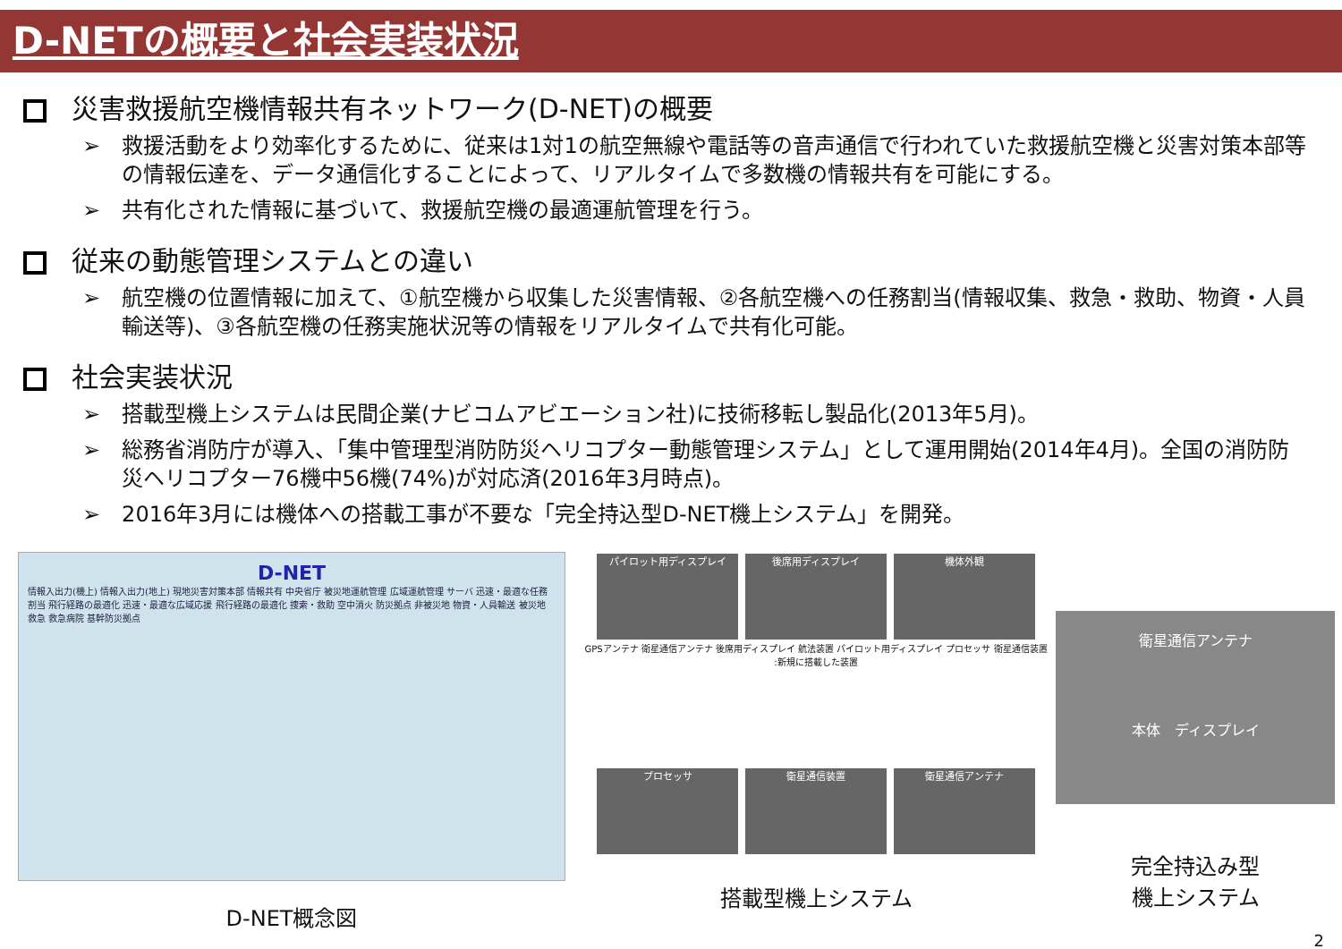D-NETの概要と社会実装状況
災害救援航空機情報共有ネットワーク(D-NET)の概要
➢　救援活動をより効率化するために、従来は1対1の航空無線や電話等の音声通信で行われていた救援航空機と災害対策本部等の情報伝達を、データ通信化することによって、リアルタイムで多数機の情報共有を可能にする。
➢　共有化された情報に基づいて、救援航空機の最適運航管理を行う。
従来の動態管理システムとの違い
➢　航空機の位置情報に加えて、①航空機から収集した災害情報、②各航空機への任務割当(情報収集、救急・救助、物資・人員輸送等)、③各航空機の任務実施状況等の情報をリアルタイムで共有化可能。
社会実装状況
➢　搭載型機上システムは民間企業(ナビコムアビエーション社)に技術移転し製品化(2013年5月)。
➢　総務省消防庁が導入、「集中管理型消防防災ヘリコプター動態管理システム」として運用開始(2014年4月)。全国の消防防災ヘリコプター76機中56機(74%)が対応済(2016年3月時点)。
➢　2016年3月には機体への搭載工事が不要な「完全持込型D-NET機上システム」を開発。
D-NET
情報入出力(機上) 情報入出力(地上) 現地災害対策本部 情報共有 中央省庁 被災地運航管理 広域運航管理 サーバ 迅速・最適な任務割当 飛行経路の最適化 迅速・最適な広域応援 飛行経路の最適化 捜索・救助 空中消火 防災拠点 非被災地 物資・人員輸送 被災地 救急 救急病院 基幹防災拠点
D-NET概念図
パイロット用ディスプレイ 後席用ディスプレイ 機体外観
GPSアンテナ 衛星通信アンテナ 後席用ディスプレイ 航法装置 パイロット用ディスプレイ プロセッサ 衛星通信装置 :新規に搭載した装置
プロセッサ 衛星通信装置 衛星通信アンテナ
搭載型機上システム
衛星通信アンテナ
本体　ディスプレイ
完全持込み型
機上システム
2